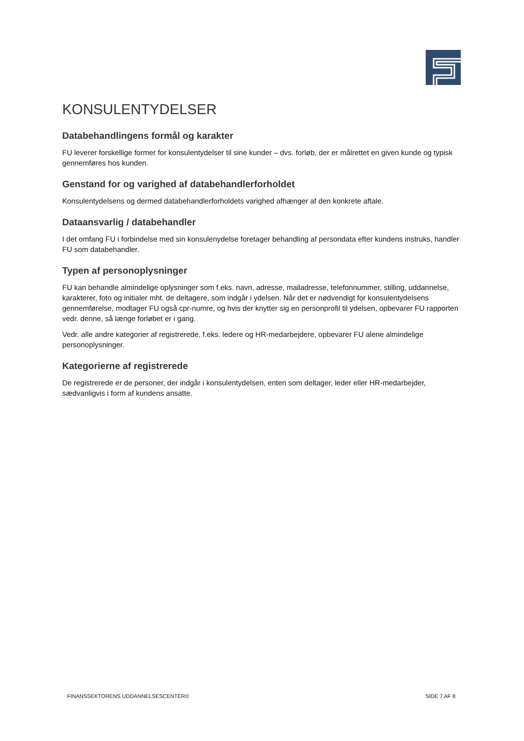KONSULENTYDELSER
Databehandlingens formål og karakter
FU leverer forskellige former for konsulentydelser til sine kunder – dvs. forløb, der er målrettet en given kunde og typisk gennemføres hos kunden.
Genstand for og varighed af databehandlerforholdet
Konsulentydelsens og dermed databehandlerforholdets varighed afhænger af den konkrete aftale.
Dataansvarlig / databehandler
I det omfang FU i forbindelse med sin konsulenydelse foretager behandling af persondata efter kundens instruks, handler FU som databehandler.
Typen af personoplysninger
FU kan behandle almindelige oplysninger som f.eks. navn, adresse, mailadresse, telefonnummer, stilling, uddannelse, karakterer, foto og initialer mht. de deltagere, som indgår i ydelsen. Når det er nødvendigt for konsulentydelsens gennemførelse, modtager FU også cpr-numre, og hvis der knytter sig en personprofil til ydelsen, opbevarer FU rapporten vedr. denne, så længe forløbet er i gang.
Vedr. alle andre kategorier af registrerede, f.eks. ledere og HR-medarbejdere, opbevarer FU alene almindelige personoplysninger.
Kategorierne af registrerede
De registrerede er de personer, der indgår i konsulentydelsen, enten som deltager, leder eller HR-medarbejder, sædvanligvis i form af kundens ansatte.
FINANSSEKTORENS UDDANNELSESCENTER© SIDE 7 AF 8